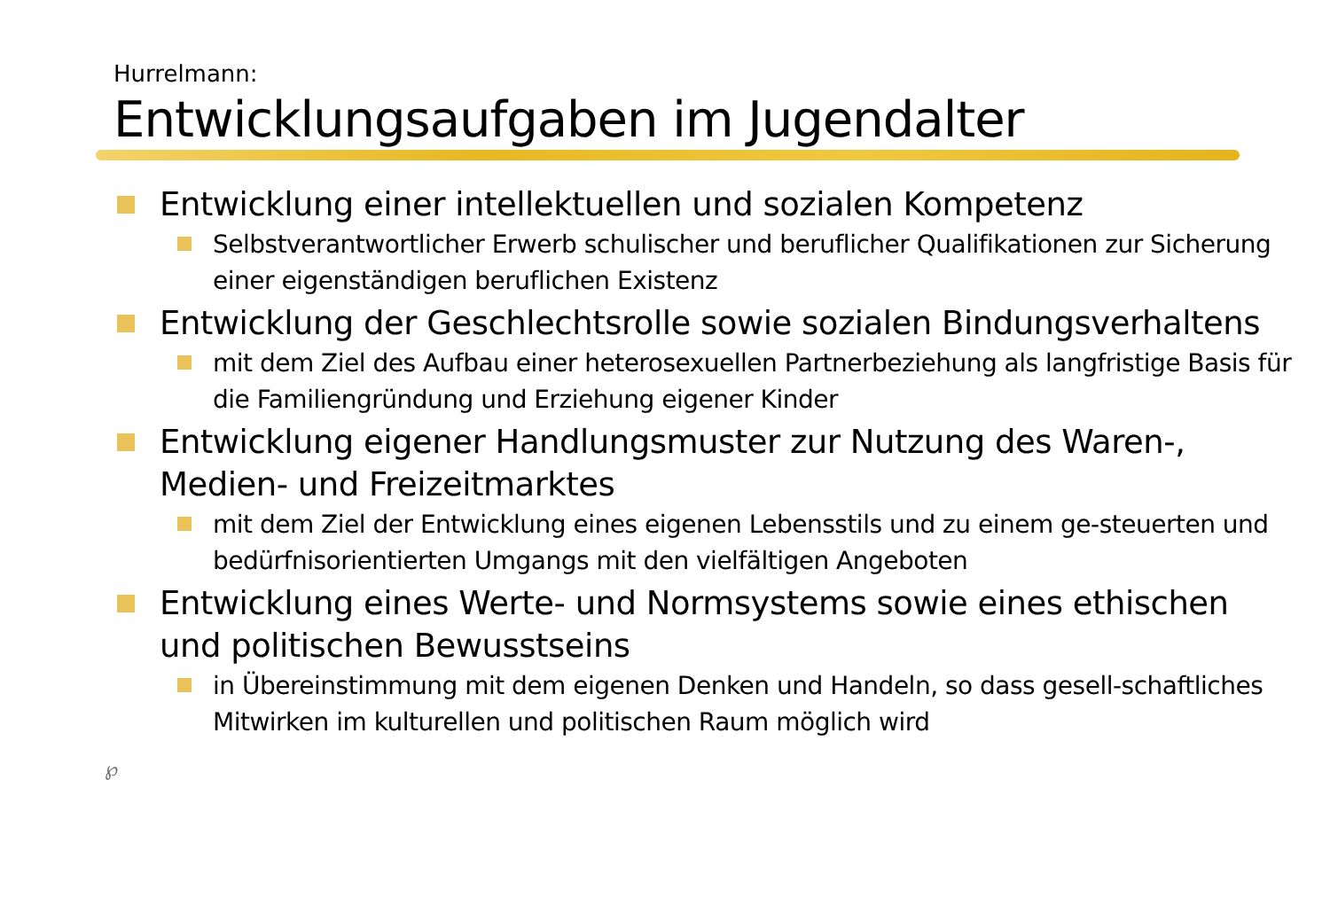Hurrelmann:
Entwicklungsaufgaben im Jugendalter
Entwicklung einer intellektuellen und sozialen Kompetenz
Selbstverantwortlicher Erwerb schulischer und beruflicher Qualifikationen zur Sicherung einer eigenständigen beruflichen Existenz
Entwicklung der Geschlechtsrolle sowie sozialen Bindungsverhaltens
mit dem Ziel des Aufbau einer heterosexuellen Partnerbeziehung als langfristige Basis für die Familiengründung und Erziehung eigener Kinder
Entwicklung eigener Handlungsmuster zur Nutzung des Waren-, Medien- und Freizeitmarktes
mit dem Ziel der Entwicklung eines eigenen Lebensstils und zu einem ge-steuerten und bedürfnisorientierten Umgangs mit den vielfältigen Angeboten
Entwicklung eines Werte- und Normsystems sowie eines ethischen und politischen Bewusstseins
in Übereinstimmung mit dem eigenen Denken und Handeln, so dass gesell-schaftliches Mitwirken im kulturellen und politischen Raum möglich wird
℘